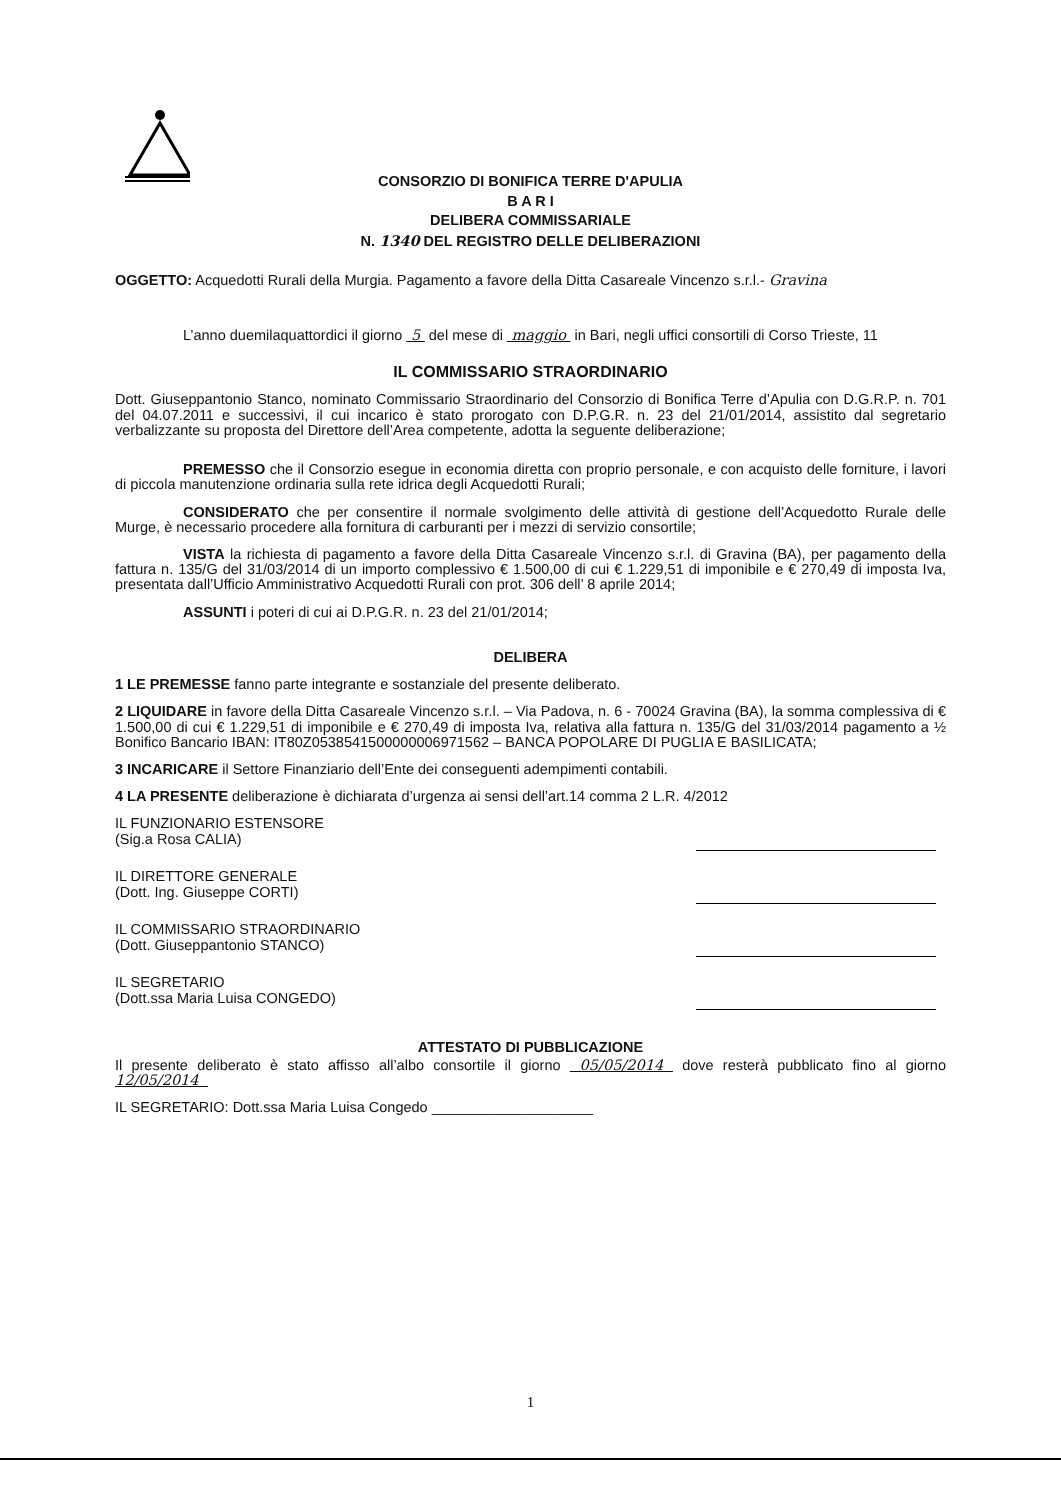CONSORZIO DI BONIFICA TERRE D'APULIA
B A R I
DELIBERA COMMISSARIALE
N. 1340 DEL REGISTRO DELLE DELIBERAZIONI
OGGETTO: Acquedotti Rurali della Murgia. Pagamento a favore della Ditta Casareale Vincenzo s.r.l.- Gravina
L’anno duemilaquattordici il giorno 5 del mese di maggio in Bari, negli uffici consortili di Corso Trieste, 11
IL COMMISSARIO STRAORDINARIO
Dott. Giuseppantonio Stanco, nominato Commissario Straordinario del Consorzio di Bonifica Terre d’Apulia con D.G.R.P. n. 701 del 04.07.2011 e successivi, il cui incarico è stato prorogato con D.P.G.R. n. 23 del 21/01/2014, assistito dal segretario verbalizzante su proposta del Direttore dell’Area competente, adotta la seguente deliberazione;
PREMESSO che il Consorzio esegue in economia diretta con proprio personale, e con acquisto delle forniture, i lavori di piccola manutenzione ordinaria sulla rete idrica degli Acquedotti Rurali;
CONSIDERATO che per consentire il normale svolgimento delle attività di gestione dell’Acquedotto Rurale delle Murge, è necessario procedere alla fornitura di carburanti per i mezzi di servizio consortile;
VISTA la richiesta di pagamento a favore della Ditta Casareale Vincenzo s.r.l. di Gravina (BA), per pagamento della fattura n. 135/G del 31/03/2014 di un importo complessivo € 1.500,00 di cui € 1.229,51 di imponibile e € 270,49 di imposta Iva, presentata dall’Ufficio Amministrativo Acquedotti Rurali con prot. 306 dell’ 8 aprile 2014;
ASSUNTI i poteri di cui ai D.P.G.R. n. 23 del 21/01/2014;
DELIBERA
1 LE PREMESSE fanno parte integrante e sostanziale del presente deliberato.
2 LIQUIDARE in favore della Ditta Casareale Vincenzo s.r.l. – Via Padova, n. 6 - 70024 Gravina (BA), la somma complessiva di € 1.500,00 di cui € 1.229,51 di imponibile e € 270,49 di imposta Iva, relativa alla fattura n. 135/G del 31/03/2014 pagamento a ½ Bonifico Bancario IBAN: IT80Z0538541500000006971562 – BANCA POPOLARE DI PUGLIA E BASILICATA;
3 INCARICARE il Settore Finanziario dell’Ente dei conseguenti adempimenti contabili.
4 LA PRESENTE deliberazione è dichiarata d’urgenza ai sensi dell’art.14 comma 2 L.R. 4/2012
IL FUNZIONARIO ESTENSORE
(Sig.a Rosa CALIA)
IL DIRETTORE GENERALE
(Dott. Ing. Giuseppe CORTI)
IL COMMISSARIO STRAORDINARIO
(Dott. Giuseppantonio STANCO)
IL SEGRETARIO
(Dott.ssa Maria Luisa CONGEDO)
ATTESTATO DI PUBBLICAZIONE
Il presente deliberato è stato affisso all’albo consortile il giorno 05/05/2014 dove resterà pubblicato fino al giorno 12/05/2014
IL SEGRETARIO: Dott.ssa Maria Luisa Congedo ____________________
1